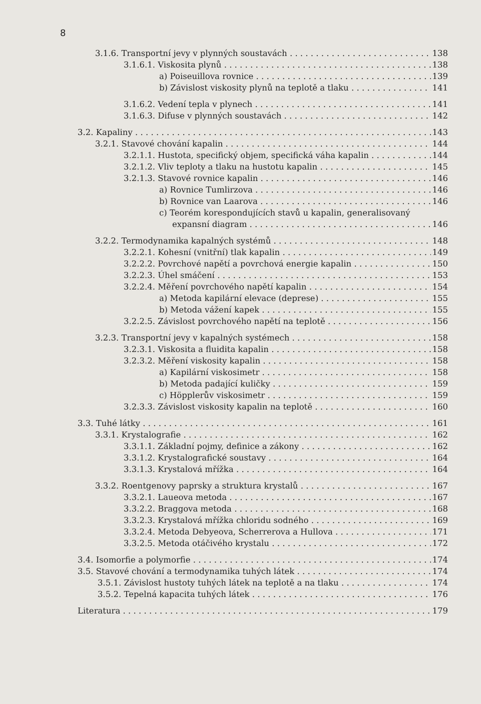8
3.1.6. Transportní jevy v plynných soustavách 138
3.1.6.1. Viskosita plynů 138
a) Poiseuillova rovnice 139
b) Závislost viskosity plynů na teplotě a tlaku 141
3.1.6.2. Vedení tepla v plynech 141
3.1.6.3. Difuse v plynných soustavách 142
3.2. Kapaliny 143
3.2.1. Stavové chování kapalin 144
3.2.1.1. Hustota, specifický objem, specifická váha kapalin 144
3.2.1.2. Vliv teploty a tlaku na hustotu kapalin 145
3.2.1.3. Stavové rovnice kapalin 146
a) Rovnice Tumlirzova 146
b) Rovnice van Laarova 146
c) Teorém korespondujících stavů u kapalin, generalisovaný
expansní diagram 146
3.2.2. Termodynamika kapalných systémů 148
3.2.2.1. Kohesní (vnitřní) tlak kapalin 149
3.2.2.2. Povrchové napětí a povrchová energie kapalin 150
3.2.2.3. Úhel smáčení 153
3.2.2.4. Měření povrchového napětí kapalin 154
a) Metoda kapilární elevace (deprese) 155
b) Metoda vážení kapek 155
3.2.2.5. Závislost povrchového napětí na teplotě 156
3.2.3. Transportní jevy v kapalných systémech 158
3.2.3.1. Viskosita a fluidita kapalin 158
3.2.3.2. Měření viskosity kapalin 158
a) Kapilární viskosimetr 158
b) Metoda padající kuličky 159
c) Höpplerův viskosimetr 159
3.2.3.3. Závislost viskosity kapalin na teplotě 160
3.3. Tuhé látky 161
3.3.1. Krystalografie 162
3.3.1.1. Základní pojmy, definice a zákony 162
3.3.1.2. Krystalografické soustavy 164
3.3.1.3. Krystalová mřížka 164
3.3.2. Roentgenovy paprsky a struktura krystalů 167
3.3.2.1. Laueova metoda 167
3.3.2.2. Braggova metoda 168
3.3.2.3. Krystalová mřížka chloridu sodného 169
3.3.2.4. Metoda Debyeova, Scherrerova a Hullova 171
3.3.2.5. Metoda otáčivého krystalu 172
3.4. Isomorfie a polymorfie 174
3.5. Stavové chování a termodynamika tuhých látek 174
3.5.1. Závislost hustoty tuhých látek na teplotě a na tlaku 174
3.5.2. Tepelná kapacita tuhých látek 176
Literatura 179